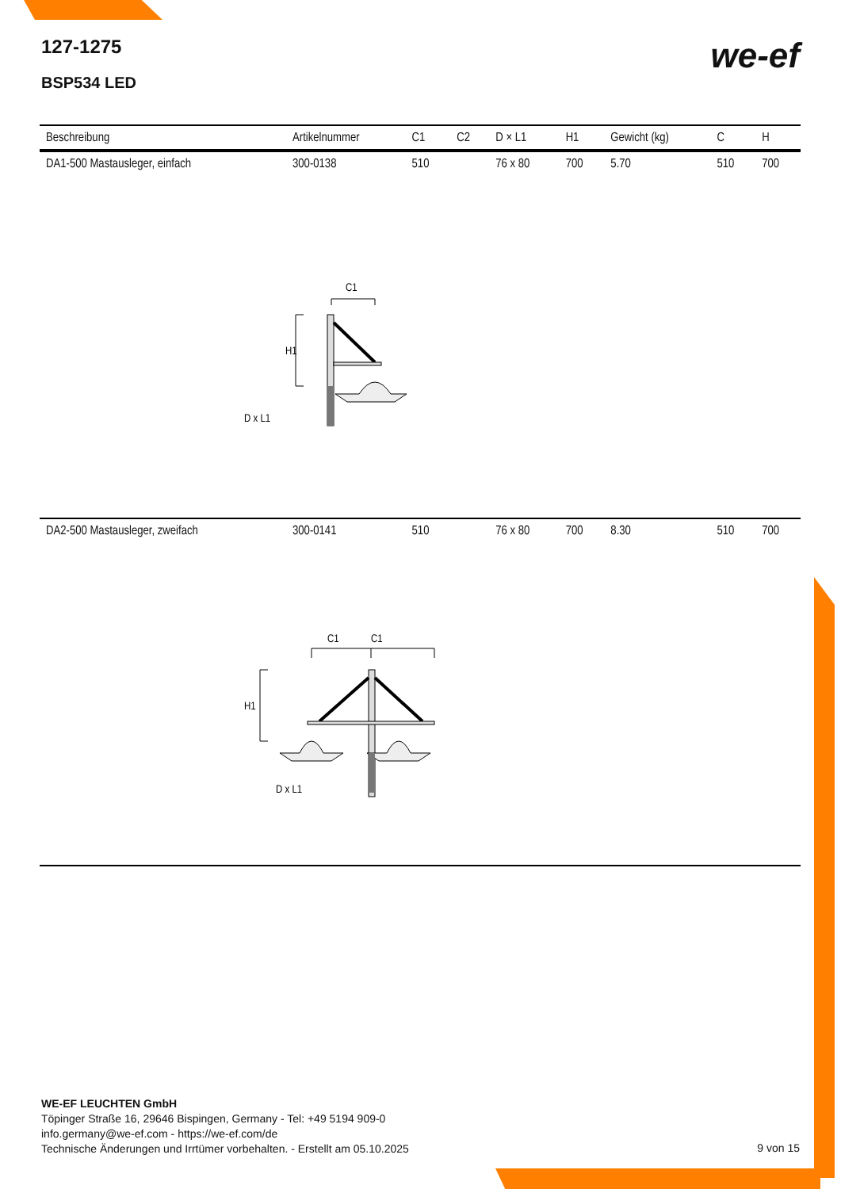127-1275
BSP534 LED
we-ef
| Beschreibung | Artikelnummer | C1 | C2 | D × L1 | H1 | Gewicht (kg) | C | H |
| --- | --- | --- | --- | --- | --- | --- | --- | --- |
| DA1-500 Mastausleger, einfach | 300-0138 | 510 | | 76 x 80 | 700 | 5.70 | 510 | 700 |
| C1 H1 D x L1 | | | | | | | | |
| DA2-500 Mastausleger, zweifach | 300-0141 | 510 | | 76 x 80 | 700 | 8.30 | 510 | 700 |
| C1 C1 H1 D x L1 | | | | | | | | |
WE-EF LEUCHTEN GmbH
Töpinger Straße 16, 29646 Bispingen, Germany - Tel: +49 5194 909-0
info.germany@we-ef.com - https://we-ef.com/de
Technische Änderungen und Irrtümer vorbehalten. - Erstellt am 05.10.2025
9 von 15